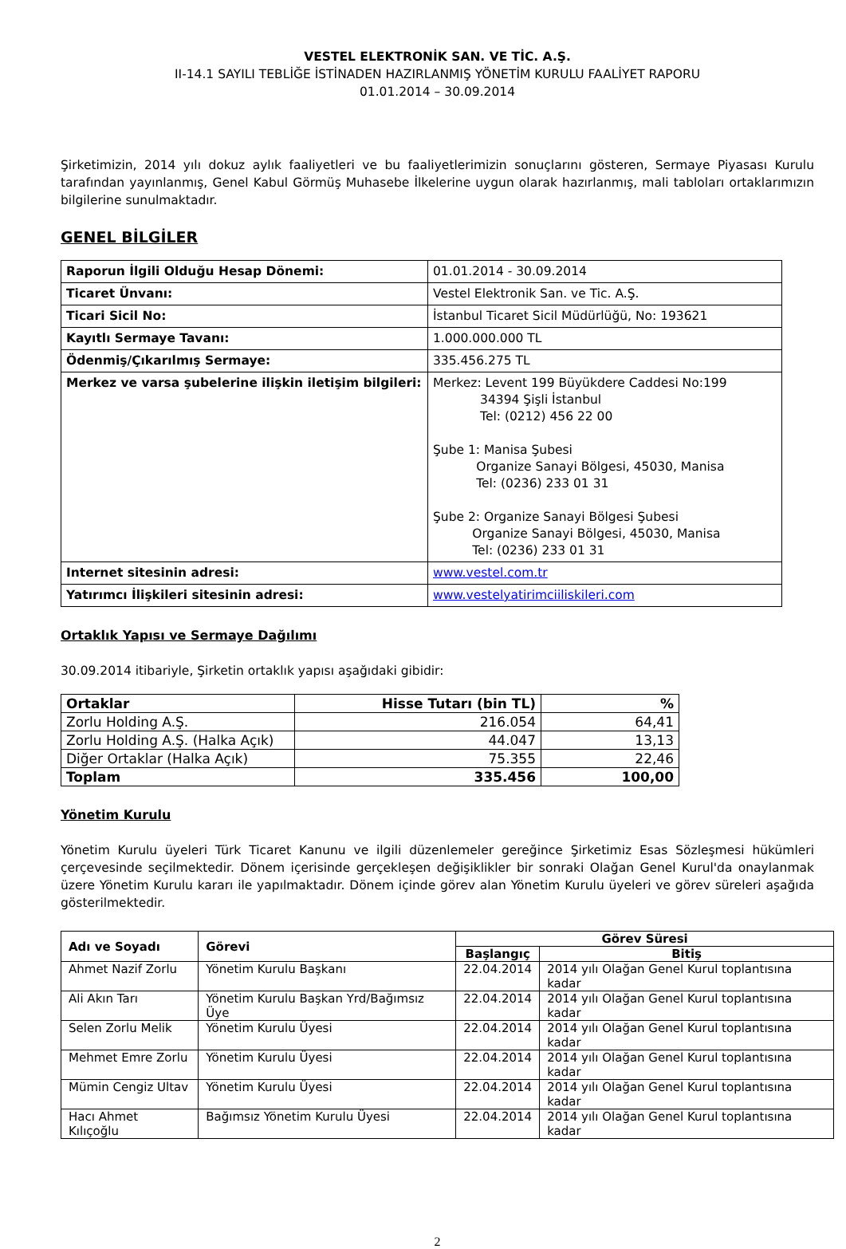VESTEL ELEKTRONİK SAN. VE TİC. A.Ş.
II-14.1 SAYILI TEBLİĞE İSTİNADEN HAZIRLANMIŞ YÖNETİM KURULU FAALİYET RAPORU
01.01.2014 – 30.09.2014
Şirketimizin, 2014 yılı dokuz aylık faaliyetleri ve bu faaliyetlerimizin sonuçlarını gösteren, Sermaye Piyasası Kurulu tarafından yayınlanmış, Genel Kabul Görmüş Muhasebe İlkelerine uygun olarak hazırlanmış, mali tabloları ortaklarımızın bilgilerine sunulmaktadır.
GENEL BİLGİLER
| Raporun İlgili Olduğu Hesap Dönemi: | 01.01.2014 - 30.09.2014 |
| Ticaret Ünvanı: | Vestel Elektronik San. ve Tic. A.Ş. |
| Ticari Sicil No: | İstanbul Ticaret Sicil Müdürlüğü, No: 193621 |
| Kayıtlı Sermaye Tavanı: | 1.000.000.000 TL |
| Ödenmiş/Çıkarılmış Sermaye: | 335.456.275 TL |
| Merkez ve varsa şubelerine ilişkin iletişim bilgileri: | Merkez: Levent 199 Büyükdere Caddesi No:199 34394 Şişli İstanbul Tel: (0212) 456 22 00 Şube 1: Manisa Şubesi Organize Sanayi Bölgesi, 45030, Manisa Tel: (0236) 233 01 31 Şube 2: Organize Sanayi Bölgesi Şubesi Organize Sanayi Bölgesi, 45030, Manisa Tel: (0236) 233 01 31 |
| Internet sitesinin adresi: | www.vestel.com.tr |
| Yatırımcı İlişkileri sitesinin adresi: | www.vestelyatirimciiliskileri.com |
Ortaklık Yapısı ve Sermaye Dağılımı
30.09.2014 itibariyle, Şirketin ortaklık yapısı aşağıdaki gibidir:
| Ortaklar | Hisse Tutarı (bin TL) | % |
| --- | --- | --- |
| Zorlu Holding A.Ş. | 216.054 | 64,41 |
| Zorlu Holding A.Ş. (Halka Açık) | 44.047 | 13,13 |
| Diğer Ortaklar (Halka Açık) | 75.355 | 22,46 |
| Toplam | 335.456 | 100,00 |
Yönetim Kurulu
Yönetim Kurulu üyeleri Türk Ticaret Kanunu ve ilgili düzenlemeler gereğince Şirketimiz Esas Sözleşmesi hükümleri çerçevesinde seçilmektedir. Dönem içerisinde gerçekleşen değişiklikler bir sonraki Olağan Genel Kurul'da onaylanmak üzere Yönetim Kurulu kararı ile yapılmaktadır. Dönem içinde görev alan Yönetim Kurulu üyeleri ve görev süreleri aşağıda gösterilmektedir.
| Adı ve Soyadı | Görevi | Görev Süresi | |
| --- | --- | --- | --- |
| | | Başlangıç | Bitiş |
| Ahmet Nazif Zorlu | Yönetim Kurulu Başkanı | 22.04.2014 | 2014 yılı Olağan Genel Kurul toplantısına kadar |
| Ali Akın Tarı | Yönetim Kurulu Başkan Yrd/Bağımsız Üye | 22.04.2014 | 2014 yılı Olağan Genel Kurul toplantısına kadar |
| Selen Zorlu Melik | Yönetim Kurulu Üyesi | 22.04.2014 | 2014 yılı Olağan Genel Kurul toplantısına kadar |
| Mehmet Emre Zorlu | Yönetim Kurulu Üyesi | 22.04.2014 | 2014 yılı Olağan Genel Kurul toplantısına kadar |
| Mümin Cengiz Ultav | Yönetim Kurulu Üyesi | 22.04.2014 | 2014 yılı Olağan Genel Kurul toplantısına kadar |
| Hacı Ahmet Kılıçoğlu | Bağımsız Yönetim Kurulu Üyesi | 22.04.2014 | 2014 yılı Olağan Genel Kurul toplantısına kadar |
2